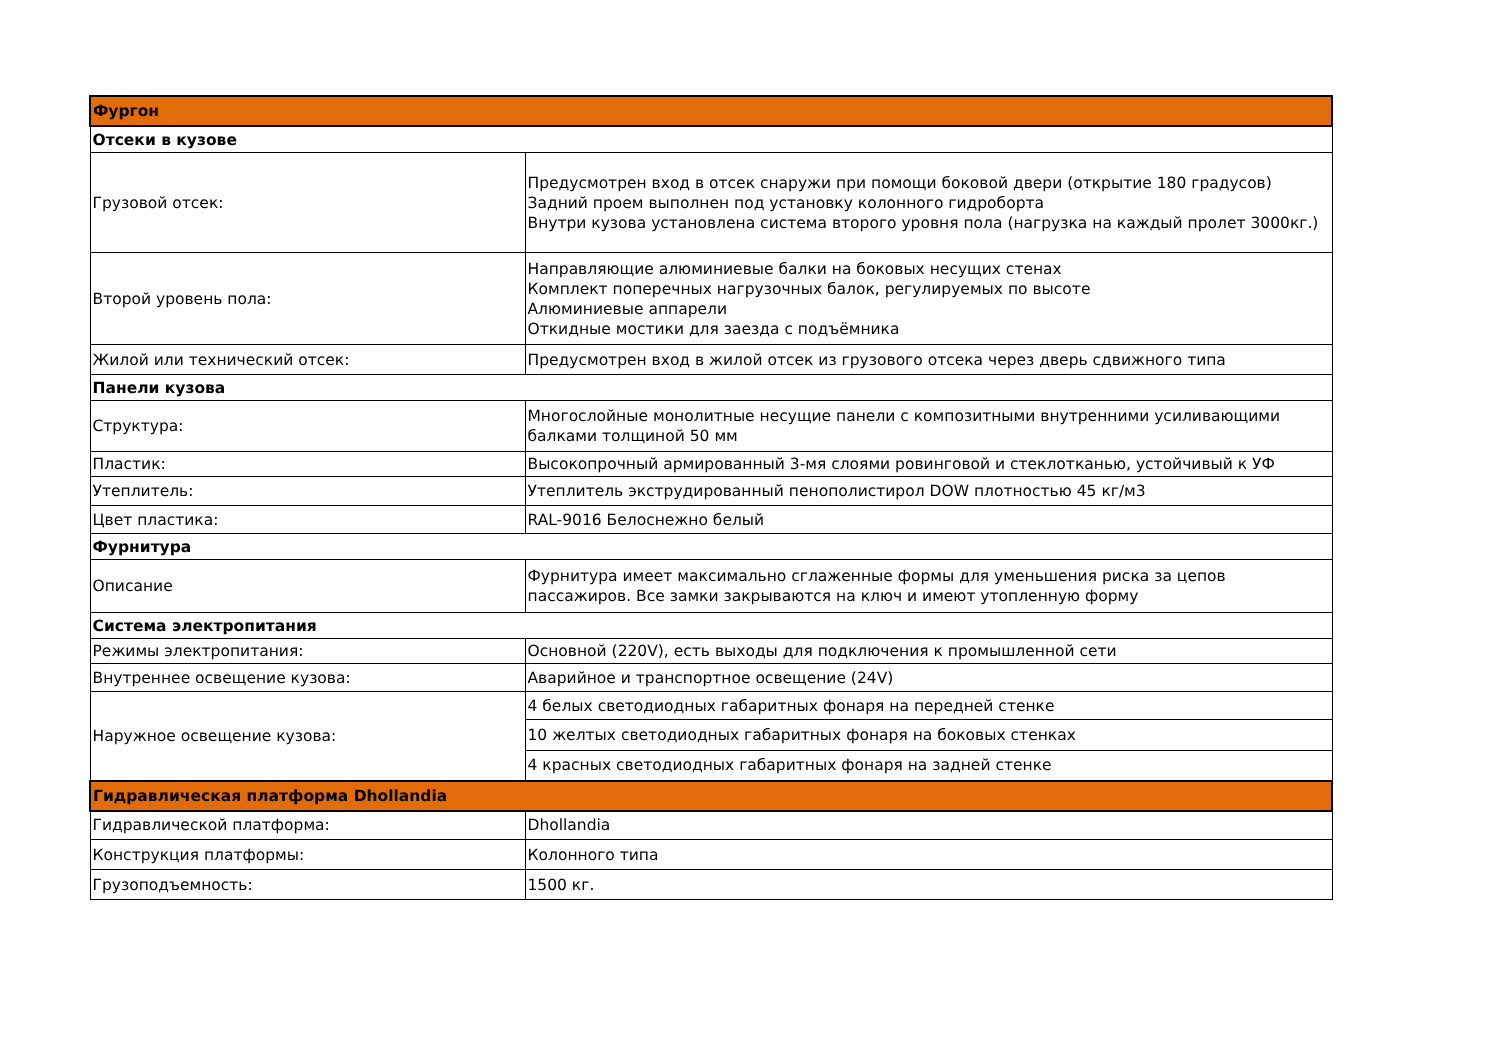| Фургон | |
| Отсеки в кузове | |
| Грузовой отсек: | Предусмотрен вход в отсек снаружи при помощи боковой двери (открытие 180 градусов) Задний проем выполнен под установку колонного гидроборта Внутри кузова установлена система второго уровня пола (нагрузка на каждый пролет 3000кг.) |
| Второй уровень пола: | Направляющие алюминиевые балки на боковых несущих стенах Комплект поперечных нагрузочных балок, регулируемых по высоте Алюминиевые аппарели Откидные мостики для заезда с подъёмника |
| Жилой или технический отсек: | Предусмотрен вход в жилой отсек из грузового отсека через дверь сдвижного типа |
| Панели кузова | |
| Структура: | Многослойные монолитные несущие панели с композитными внутренними усиливающими балками толщиной 50 мм |
| Пластик: | Высокопрочный армированный 3-мя слоями ровинговой и стеклотканью, устойчивый к УФ |
| Утеплитель: | Утеплитель экструдированный пенополистирол DOW плотностью 45 кг/м3 |
| Цвет пластика: | RAL-9016 Белоснежно белый |
| Фурнитура | |
| Описание | Фурнитура имеет максимально сглаженные формы для уменьшения риска за цепов пассажиров. Все замки закрываются на ключ и имеют утопленную форму |
| Система электропитания | |
| Режимы электропитания: | Основной (220V), есть выходы для подключения к промышленной сети |
| Внутреннее освещение кузова: | Аварийное и транспортное освещение (24V) |
| Наружное освещение кузова: | 4 белых светодиодных габаритных фонаря на передней стенке |
| | 10 желтых светодиодных габаритных фонаря на боковых стенках |
| | 4 красных светодиодных габаритных фонаря на задней стенке |
| Гидравлическая платформа Dhollandia | |
| Гидравлической платформа: | Dhollandia |
| Конструкция платформы: | Колонного типа |
| Грузоподъемность: | 1500 кг. |